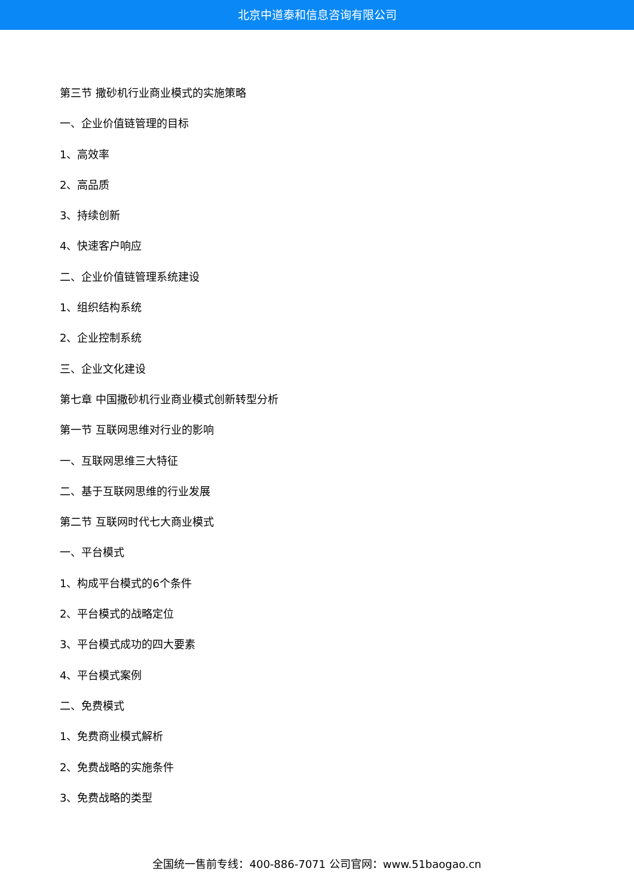北京中道泰和信息咨询有限公司
第三节 撒砂机行业商业模式的实施策略
一、企业价值链管理的目标
1、高效率
2、高品质
3、持续创新
4、快速客户响应
二、企业价值链管理系统建设
1、组织结构系统
2、企业控制系统
三、企业文化建设
第七章 中国撒砂机行业商业模式创新转型分析
第一节 互联网思维对行业的影响
一、互联网思维三大特征
二、基于互联网思维的行业发展
第二节 互联网时代七大商业模式
一、平台模式
1、构成平台模式的6个条件
2、平台模式的战略定位
3、平台模式成功的四大要素
4、平台模式案例
二、免费模式
1、免费商业模式解析
2、免费战略的实施条件
3、免费战略的类型
全国统一售前专线：400-886-7071 公司官网：www.51baogao.cn